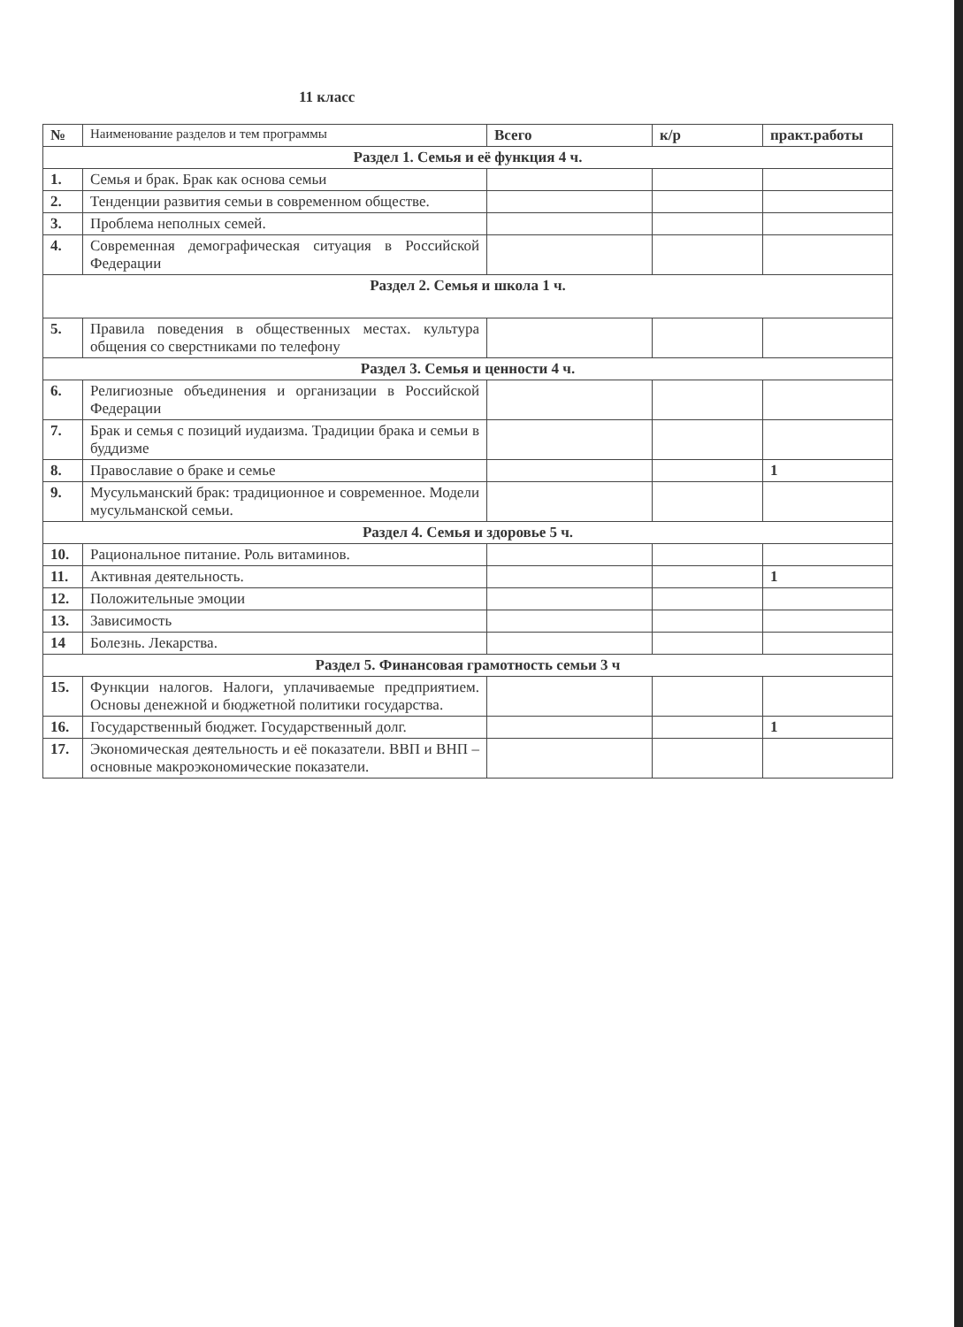11 класс
| № | Наименование разделов и тем программы | Всего | к/р | практ.работы |
| --- | --- | --- | --- | --- |
| Раздел 1. Семья и её функция 4 ч. | | | | |
| 1. | Семья и брак. Брак как основа семьи | | | |
| 2. | Тенденции развития семьи в современном обществе. | | | |
| 3. | Проблема неполных семей. | | | |
| 4. | Современная демографическая ситуация в Российской Федерации | | | |
| Раздел 2. Семья и школа 1 ч. | | | | |
| 5. | Правила поведения в общественных местах. культура общения со сверстниками по телефону | | | |
| Раздел 3. Семья и ценности 4 ч. | | | | |
| 6. | Религиозные объединения и организации в Российской Федерации | | | |
| 7. | Брак и семья с позиций иудаизма. Традиции брака и семьи в буддизме | | | |
| 8. | Православие о браке и семье | | | 1 |
| 9. | Мусульманский брак: традиционное и современное. Модели мусульманской семьи. | | | |
| Раздел 4. Семья и здоровье 5 ч. | | | | |
| 10. | Рациональное питание. Роль витаминов. | | | |
| 11. | Активная деятельность. | | | 1 |
| 12. | Положительные эмоции | | | |
| 13. | Зависимость | | | |
| 14 | Болезнь. Лекарства. | | | |
| Раздел 5. Финансовая грамотность семьи 3 ч | | | | |
| 15. | Функции налогов. Налоги, уплачиваемые предприятием. Основы денежной и бюджетной политики государства. | | | |
| 16. | Государственный бюджет. Государственный долг. | | | 1 |
| 17. | Экономическая деятельность и её показатели. ВВП и ВНП – основные макроэкономические показатели. | | | |